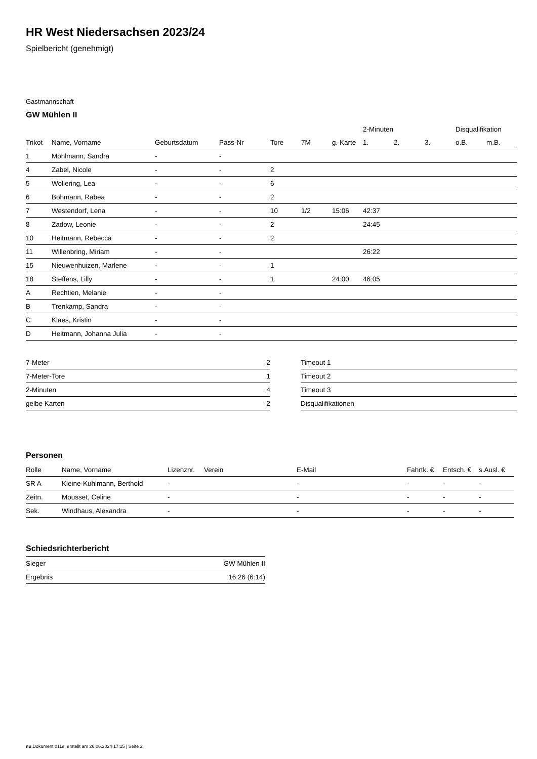HR West Niedersachsen 2023/24
Spielbericht (genehmigt)
Gastmannschaft
GW Mühlen II
| | | | | | | | 2-Minuten | | | Disqualifikation | |
| --- | --- | --- | --- | --- | --- | --- | --- | --- | --- | --- | --- |
| Trikot | Name, Vorname | Geburtsdatum | Pass-Nr | Tore | 7M | g. Karte | 1. | 2. | 3. | o.B. | m.B. |
| 1 | Möhlmann, Sandra | - | - | | | | | | | | |
| 4 | Zabel, Nicole | - | - | 2 | | | | | | | |
| 5 | Wollering, Lea | - | - | 6 | | | | | | | |
| 6 | Bohmann, Rabea | - | - | 2 | | | | | | | |
| 7 | Westendorf, Lena | - | - | 10 | 1/2 | 15:06 | 42:37 | | | | |
| 8 | Zadow, Leonie | - | - | 2 | | | 24:45 | | | | |
| 10 | Heitmann, Rebecca | - | - | 2 | | | | | | | |
| 11 | Willenbring, Miriam | - | - | | | | 26:22 | | | | |
| 15 | Nieuwenhuizen, Marlene | - | - | 1 | | | | | | | |
| 18 | Steffens, Lilly | - | - | 1 | | 24:00 | 46:05 | | | | |
| A | Rechtien, Melanie | - | - | | | | | | | | |
| B | Trenkamp, Sandra | - | - | | | | | | | | |
| C | Klaes, Kristin | - | - | | | | | | | | |
| D | Heitmann, Johanna Julia | - | - | | | | | | | | |
| 7-Meter | 2 |
| 7-Meter-Tore | 1 |
| 2-Minuten | 4 |
| gelbe Karten | 2 |
| Timeout 1 |
| Timeout 2 |
| Timeout 3 |
| Disqualifikationen |
Personen
| Rolle | Name, Vorname | Lizenznr. | Verein | E-Mail | Fahrtk. € | Entsch. € | s.Ausl. € |
| --- | --- | --- | --- | --- | --- | --- | --- |
| SR A | Kleine-Kuhlmann, Berthold | - | | - | - | - | - |
| Zeitn. | Mousset, Celine | - | | - | - | - | - |
| Sek. | Windhaus, Alexandra | - | | - | - | - | - |
Schiedsrichterbericht
| Sieger | GW Mühlen II |
| Ergebnis | 16:26 (6:14) |
nu.Dokument 011e, erstellt am 26.06.2024 17:15 | Seite 2